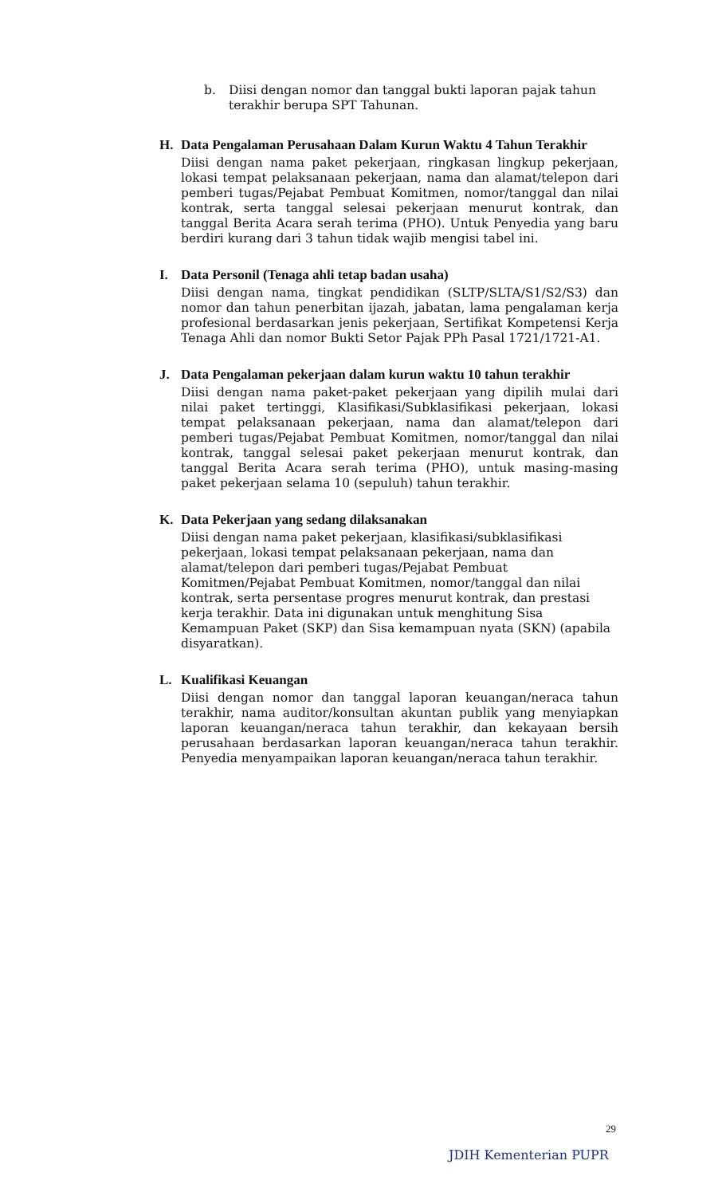b. Diisi dengan nomor dan tanggal bukti laporan pajak tahun terakhir berupa SPT Tahunan.
H. Data Pengalaman Perusahaan Dalam Kurun Waktu 4 Tahun Terakhir
Diisi dengan nama paket pekerjaan, ringkasan lingkup pekerjaan, lokasi tempat pelaksanaan pekerjaan, nama dan alamat/telepon dari pemberi tugas/Pejabat Pembuat Komitmen, nomor/tanggal dan nilai kontrak, serta tanggal selesai pekerjaan menurut kontrak, dan tanggal Berita Acara serah terima (PHO). Untuk Penyedia yang baru berdiri kurang dari 3 tahun tidak wajib mengisi tabel ini.
I. Data Personil (Tenaga ahli tetap badan usaha)
Diisi dengan nama, tingkat pendidikan (SLTP/SLTA/S1/S2/S3) dan nomor dan tahun penerbitan ijazah, jabatan, lama pengalaman kerja profesional berdasarkan jenis pekerjaan, Sertifikat Kompetensi Kerja Tenaga Ahli dan nomor Bukti Setor Pajak PPh Pasal 1721/1721-A1.
J. Data Pengalaman pekerjaan dalam kurun waktu 10 tahun terakhir
Diisi dengan nama paket-paket pekerjaan yang dipilih mulai dari nilai paket tertinggi, Klasifikasi/Subklasifikasi pekerjaan, lokasi tempat pelaksanaan pekerjaan, nama dan alamat/telepon dari pemberi tugas/Pejabat Pembuat Komitmen, nomor/tanggal dan nilai kontrak, tanggal selesai paket pekerjaan menurut kontrak, dan tanggal Berita Acara serah terima (PHO), untuk masing-masing paket pekerjaan selama 10 (sepuluh) tahun terakhir.
K. Data Pekerjaan yang sedang dilaksanakan
Diisi dengan nama paket pekerjaan, klasifikasi/subklasifikasi pekerjaan, lokasi tempat pelaksanaan pekerjaan, nama dan alamat/telepon dari pemberi tugas/Pejabat Pembuat Komitmen/Pejabat Pembuat Komitmen, nomor/tanggal dan nilai kontrak, serta persentase progres menurut kontrak, dan prestasi kerja terakhir. Data ini digunakan untuk menghitung Sisa Kemampuan Paket (SKP) dan Sisa kemampuan nyata (SKN) (apabila disyaratkan).
L. Kualifikasi Keuangan
Diisi dengan nomor dan tanggal laporan keuangan/neraca tahun terakhir, nama auditor/konsultan akuntan publik yang menyiapkan laporan keuangan/neraca tahun terakhir, dan kekayaan bersih perusahaan berdasarkan laporan keuangan/neraca tahun terakhir. Penyedia menyampaikan laporan keuangan/neraca tahun terakhir.
29
JDIH Kementerian PUPR